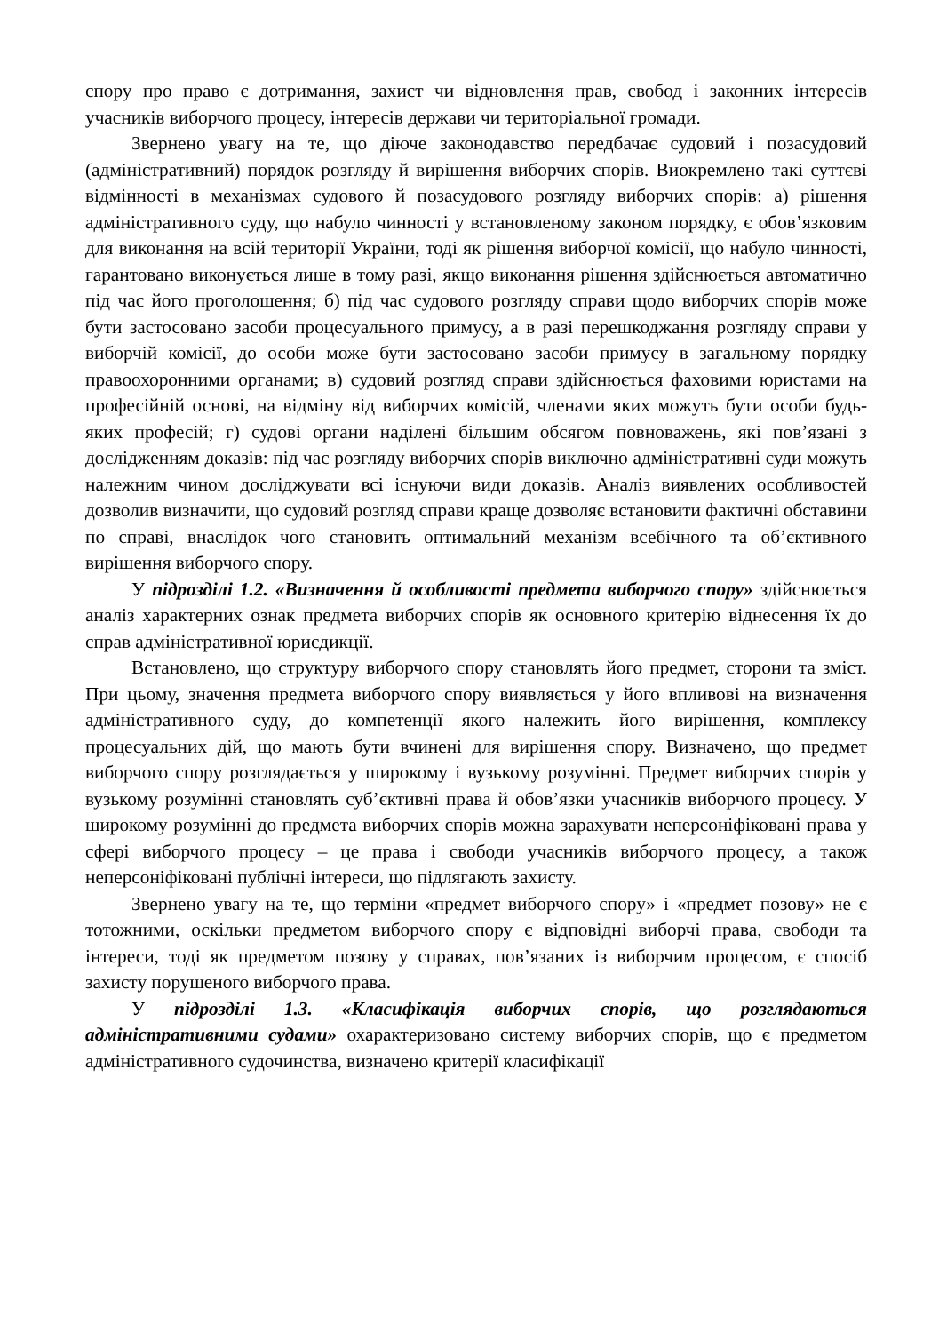спору про право є дотримання, захист чи відновлення прав, свобод і законних інтересів учасників виборчого процесу, інтересів держави чи територіальної громади.
Звернено увагу на те, що діюче законодавство передбачає судовий і позасудовий (адміністративний) порядок розгляду й вирішення виборчих спорів. Виокремлено такі суттєві відмінності в механізмах судового й позасудового розгляду виборчих спорів: а) рішення адміністративного суду, що набуло чинності у встановленому законом порядку, є обов’язковим для виконання на всій території України, тоді як рішення виборчої комісії, що набуло чинності, гарантовано виконується лише в тому разі, якщо виконання рішення здійснюється автоматично під час його проголошення; б) під час судового розгляду справи щодо виборчих спорів може бути застосовано засоби процесуального примусу, а в разі перешкоджання розгляду справи у виборчій комісії, до особи може бути застосовано засоби примусу в загальному порядку правоохоронними органами; в) судовий розгляд справи здійснюється фаховими юристами на професійній основі, на відміну від виборчих комісій, членами яких можуть бути особи будь-яких професій; г) судові органи наділені більшим обсягом повноважень, які пов’язані з дослідженням доказів: під час розгляду виборчих спорів виключно адміністративні суди можуть належним чином досліджувати всі існуючи види доказів. Аналіз виявлених особливостей дозволив визначити, що судовий розгляд справи краще дозволяє встановити фактичні обставини по справі, внаслідок чого становить оптимальний механізм всебічного та об’єктивного вирішення виборчого спору.
У підрозділі 1.2. «Визначення й особливості предмета виборчого спору» здійснюється аналіз характерних ознак предмета виборчих спорів як основного критерію віднесення їх до справ адміністративної юрисдикції.
Встановлено, що структуру виборчого спору становлять його предмет, сторони та зміст. При цьому, значення предмета виборчого спору виявляється у його впливові на визначення адміністративного суду, до компетенції якого належить його вирішення, комплексу процесуальних дій, що мають бути вчинені для вирішення спору. Визначено, що предмет виборчого спору розглядається у широкому і вузькому розумінні. Предмет виборчих спорів у вузькому розумінні становлять суб’єктивні права й обов’язки учасників виборчого процесу. У широкому розумінні до предмета виборчих спорів можна зарахувати неперсоніфіковані права у сфері виборчого процесу – це права і свободи учасників виборчого процесу, а також неперсоніфіковані публічні інтереси, що підлягають захисту.
Звернено увагу на те, що терміни «предмет виборчого спору» і «предмет позову» не є тотожними, оскільки предметом виборчого спору є відповідні виборчі права, свободи та інтереси, тоді як предметом позову у справах, пов’язаних із виборчим процесом, є спосіб захисту порушеного виборчого права.
У підрозділі 1.3. «Класифікація виборчих спорів, що розглядаються адміністративними судами» охарактеризовано систему виборчих спорів, що є предметом адміністративного судочинства, визначено критерії класифікації